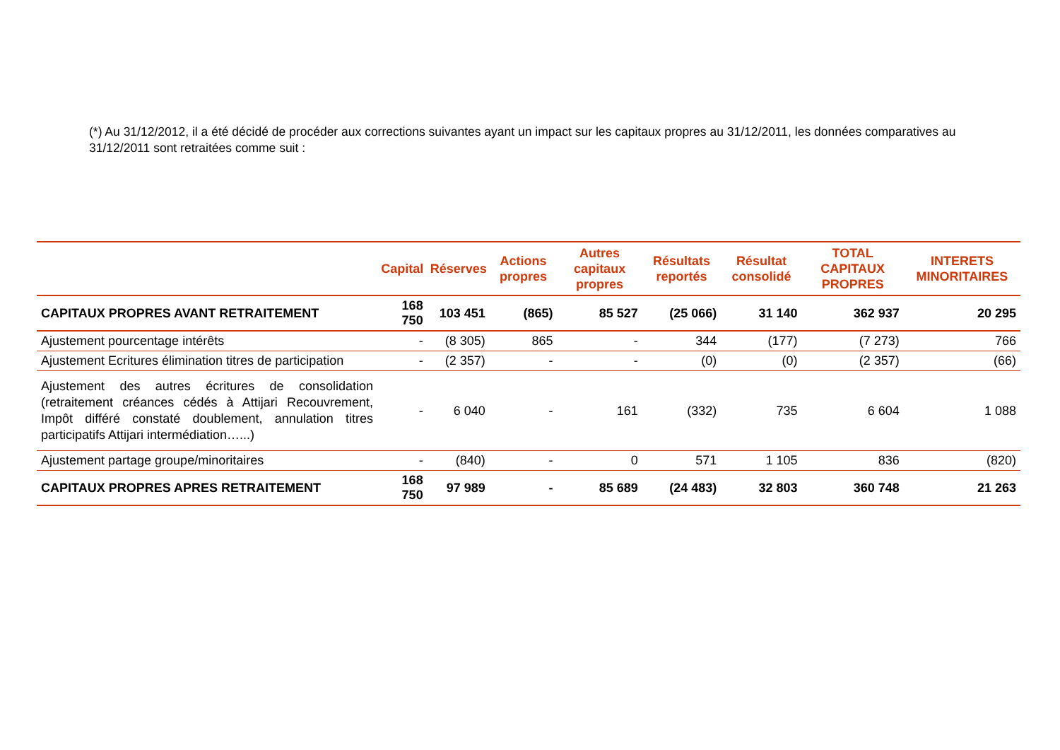(*) Au 31/12/2012, il a été décidé de procéder aux corrections suivantes ayant un impact sur les capitaux propres au 31/12/2011, les données comparatives au 31/12/2011 sont retraitées comme suit :
| | Capital | Réserves | Actions propres | Autres capitaux propres | Résultats reportés | Résultat consolidé | TOTAL CAPITAUX PROPRES | INTERETS MINORITAIRES |
| --- | --- | --- | --- | --- | --- | --- | --- | --- |
| CAPITAUX PROPRES AVANT RETRAITEMENT | 168 750 | 103 451 | (865) | 85 527 | (25 066) | 31 140 | 362 937 | 20 295 |
| Ajustement pourcentage intérêts | - | (8 305) | 865 | - | 344 | (177) | (7 273) | 766 |
| Ajustement Ecritures élimination titres de participation | - | (2 357) | - | - | (0) | (0) | (2 357) | (66) |
| Ajustement des autres écritures de consolidation (retraitement créances cédés à Attijari Recouvrement, Impôt différé constaté doublement, annulation titres participatifs Attijari intermédiation…...) | - | 6 040 | - | 161 | (332) | 735 | 6 604 | 1 088 |
| Ajustement partage groupe/minoritaires | - | (840) | - | 0 | 571 | 1 105 | 836 | (820) |
| CAPITAUX PROPRES APRES RETRAITEMENT | 168 750 | 97 989 | - | 85 689 | (24 483) | 32 803 | 360 748 | 21 263 |